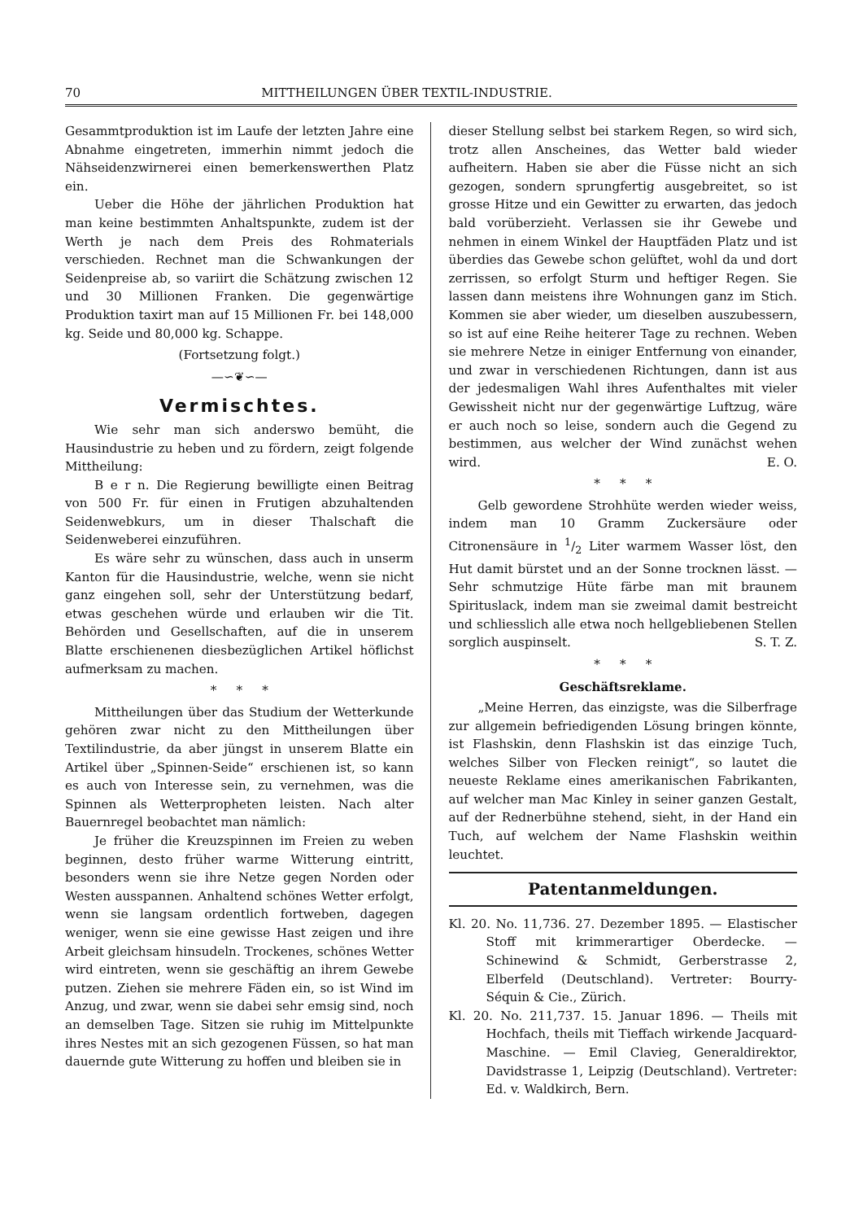70 MITTHEILUNGEN ÜBER TEXTIL-INDUSTRIE.
Gesammtproduktion ist im Laufe der letzten Jahre eine Abnahme eingetreten, immerhin nimmt jedoch die Nähseidenzwirnerei einen bemerkenswerthen Platz ein.
Ueber die Höhe der jährlichen Produktion hat man keine bestimmten Anhaltspunkte, zudem ist der Werth je nach dem Preis des Rohmaterials verschieden. Rechnet man die Schwankungen der Seidenpreise ab, so variirt die Schätzung zwischen 12 und 30 Millionen Franken. Die gegenwärtige Produktion taxirt man auf 15 Millionen Fr. bei 148,000 kg. Seide und 80,000 kg. Schappe.
(Fortsetzung folgt.)
—∽❦∽—
Vermischtes.
Wie sehr man sich anderswo bemüht, die Hausindustrie zu heben und zu fördern, zeigt folgende Mittheilung:
B e r n. Die Regierung bewilligte einen Beitrag von 500 Fr. für einen in Frutigen abzuhaltenden Seidenwebkurs, um in dieser Thalschaft die Seidenweberei einzuführen.
Es wäre sehr zu wünschen, dass auch in unserm Kanton für die Hausindustrie, welche, wenn sie nicht ganz eingehen soll, sehr der Unterstützung bedarf, etwas geschehen würde und erlauben wir die Tit. Behörden und Gesellschaften, auf die in unserem Blatte erschienenen diesbezüglichen Artikel höflichst aufmerksam zu machen.
* * *
Mittheilungen über das Studium der Wetterkunde gehören zwar nicht zu den Mittheilungen über Textilindustrie, da aber jüngst in unserem Blatte ein Artikel über „Spinnen-Seide“ erschienen ist, so kann es auch von Interesse sein, zu vernehmen, was die Spinnen als Wetterpropheten leisten. Nach alter Bauernregel beobachtet man nämlich:
Je früher die Kreuzspinnen im Freien zu weben beginnen, desto früher warme Witterung eintritt, besonders wenn sie ihre Netze gegen Norden oder Westen ausspannen. Anhaltend schönes Wetter erfolgt, wenn sie langsam ordentlich fortweben, dagegen weniger, wenn sie eine gewisse Hast zeigen und ihre Arbeit gleichsam hinsudeln. Trockenes, schönes Wetter wird eintreten, wenn sie geschäftig an ihrem Gewebe putzen. Ziehen sie mehrere Fäden ein, so ist Wind im Anzug, und zwar, wenn sie dabei sehr emsig sind, noch an demselben Tage. Sitzen sie ruhig im Mittelpunkte ihres Nestes mit an sich gezogenen Füssen, so hat man dauernde gute Witterung zu hoffen und bleiben sie in
dieser Stellung selbst bei starkem Regen, so wird sich, trotz allen Anscheines, das Wetter bald wieder aufheitern. Haben sie aber die Füsse nicht an sich gezogen, sondern sprungfertig ausgebreitet, so ist grosse Hitze und ein Gewitter zu erwarten, das jedoch bald vorüberzieht. Verlassen sie ihr Gewebe und nehmen in einem Winkel der Hauptfäden Platz und ist überdies das Gewebe schon gelüftet, wohl da und dort zerrissen, so erfolgt Sturm und heftiger Regen. Sie lassen dann meistens ihre Wohnungen ganz im Stich. Kommen sie aber wieder, um dieselben auszubessern, so ist auf eine Reihe heiterer Tage zu rechnen. Weben sie mehrere Netze in einiger Entfernung von einander, und zwar in verschiedenen Richtungen, dann ist aus der jedesmaligen Wahl ihres Aufenthaltes mit vieler Gewissheit nicht nur der gegenwärtige Luftzug, wäre er auch noch so leise, sondern auch die Gegend zu bestimmen, aus welcher der Wind zunächst wehen wird. E. O.
* * *
Gelb gewordene Strohhüte werden wieder weiss, indem man 10 Gramm Zuckersäure oder Citronensäure in 1/2 Liter warmem Wasser löst, den Hut damit bürstet und an der Sonne trocknen lässt. — Sehr schmutzige Hüte färbe man mit braunem Spirituslack, indem man sie zweimal damit bestreicht und schliesslich alle etwa noch hellgebliebenen Stellen sorglich auspinselt. S. T. Z.
* * *
Geschäftsreklame.
„Meine Herren, das einzigste, was die Silberfrage zur allgemein befriedigenden Lösung bringen könnte, ist Flashskin, denn Flashskin ist das einzige Tuch, welches Silber von Flecken reinigt“, so lautet die neueste Reklame eines amerikanischen Fabrikanten, auf welcher man Mac Kinley in seiner ganzen Gestalt, auf der Rednerbühne stehend, sieht, in der Hand ein Tuch, auf welchem der Name Flashskin weithin leuchtet.
Patentanmeldungen.
Kl. 20. No. 11,736. 27. Dezember 1895. — Elastischer Stoff mit krimmerartiger Oberdecke. — Schinewind & Schmidt, Gerberstrasse 2, Elberfeld (Deutschland). Vertreter: Bourry-Séquin & Cie., Zürich.
Kl. 20. No. 211,737. 15. Januar 1896. — Theils mit Hochfach, theils mit Tieffach wirkende Jacquard-Maschine. — Emil Clavieg, Generaldirektor, Davidstrasse 1, Leipzig (Deutschland). Vertreter: Ed. v. Waldkirch, Bern.